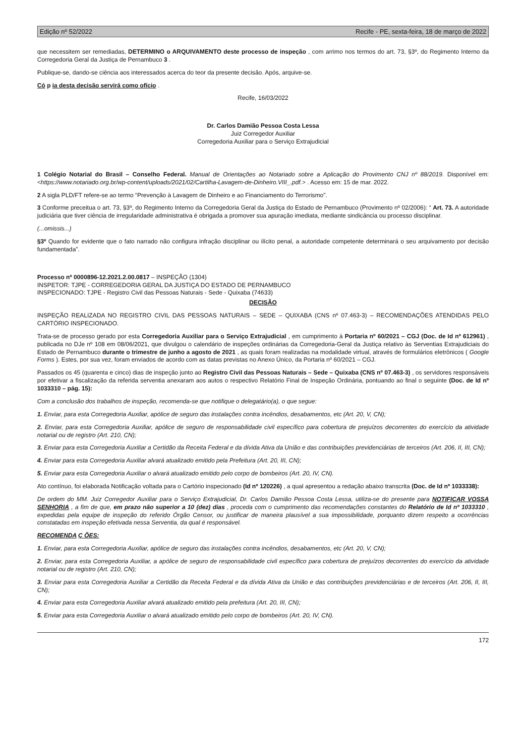Edição nº 52/2022 Recife - PE, sexta-feira, 18 de março de 2022
que necessitem ser remediadas, DETERMINO o ARQUIVAMENTO deste processo de inspeção , com arrimo nos termos do art. 73, §3º, do Regimento Interno da Corregedoria Geral da Justiça de Pernambuco 3 .
Publique-se, dando-se ciência aos interessados acerca do teor da presente decisão. Após, arquive-se.
Có p ia desta decisão servirá como ofício .
Recife, 16/03/2022
Dr. Carlos Damião Pessoa Costa Lessa
Juiz Corregedor Auxiliar
Corregedoria Auxiliar para o Serviço Extrajudicial
1 Colégio Notarial do Brasil – Conselho Federal. Manual de Orientações ao Notariado sobre a Aplicação do Provimento CNJ nº 88/2019. Disponível em: <https://www.notariado.org.br/wp-content/uploads/2021/02/Cartilha-Lavagem-de-Dinheiro.VIII_.pdf.> . Acesso em: 15 de mar. 2022.
2 A sigla PLD/FT refere-se ao termo “Prevenção à Lavagem de Dinheiro e ao Financiamento do Terrorismo”.
3 Conforme preceitua o art. 73, §3º, do Regimento Interno da Corregedoria Geral da Justiça do Estado de Pernambuco (Provimento nº 02/2006): “ Art. 73. A autoridade judiciária que tiver ciência de irregularidade administrativa é obrigada a promover sua apuração imediata, mediante sindicância ou processo disciplinar.
(...omissis...)
§3º Quando for evidente que o fato narrado não configura infração disciplinar ou ilícito penal, a autoridade competente determinará o seu arquivamento por decisão fundamentada”.
Processo nº 0000896-12.2021.2.00.0817 – INSPEÇÃO (1304)
INSPETOR: TJPE - CORREGEDORIA GERAL DA JUSTIÇA DO ESTADO DE PERNAMBUCO
INSPECIONADO: TJPE - Registro Civil das Pessoas Naturais - Sede - Quixaba (74633)
DECISÃO
INSPEÇÃO REALIZADA NO REGISTRO CIVIL DAS PESSOAS NATURAIS – SEDE – QUIXABA (CNS nº 07.463-3) – RECOMENDAÇÕES ATENDIDAS PELO CARTÓRIO INSPECIONADO.
Trata-se de processo gerado por esta Corregedoria Auxiliar para o Serviço Extrajudicial , em cumprimento à Portaria nº 60/2021 – CGJ (Doc. de Id nº 612961) , publicada no DJe nº 108 em 08/06/2021, que divulgou o calendário de inspeções ordinárias da Corregedoria-Geral da Justiça relativo às Serventias Extrajudiciais do Estado de Pernambuco durante o trimestre de junho a agosto de 2021 , as quais foram realizadas na modalidade virtual, através de formulários eletrônicos ( Google Forms ). Estes, por sua vez, foram enviados de acordo com as datas previstas no Anexo Único, da Portaria nº 60/2021 – CGJ.
Passados os 45 (quarenta e cinco) dias de inspeção junto ao Registro Civil das Pessoas Naturais – Sede – Quixaba (CNS nº 07.463-3) , os servidores responsáveis por efetivar a fiscalização da referida serventia anexaram aos autos o respectivo Relatório Final de Inspeção Ordinária, pontuando ao final o seguinte (Doc. de Id nº 1033310 – pág. 15):
Com a conclusão dos trabalhos de inspeção, recomenda-se que notifique o delegatário(a), o que segue:
1. Enviar, para esta Corregedoria Auxiliar, apólice de seguro das instalações contra incêndios, desabamentos, etc (Art. 20, V, CN);
2. Enviar, para esta Corregedoria Auxiliar, apólice de seguro de responsabilidade civil específico para cobertura de prejuízos decorrentes do exercício da atividade notarial ou de registro (Art. 210, CN);
3. Enviar para esta Corregedoria Auxiliar a Certidão da Receita Federal e da dívida Ativa da União e das contribuições previdenciárias de terceiros (Art. 206, II, III, CN);
4. Enviar para esta Corregedoria Auxiliar alvará atualizado emitido pela Prefeitura (Art. 20, III, CN);
5. Enviar para esta Corregedoria Auxiliar o alvará atualizado emitido pelo corpo de bombeiros (Art. 20, IV, CN).
Ato contínuo, foi elaborada Notificação voltada para o Cartório inspecionado (Id nº 120226) , a qual apresentou a redação abaixo transcrita (Doc. de Id nº 1033338):
De ordem do MM. Juiz Corregedor Auxiliar para o Serviço Extrajudicial, Dr. Carlos Damião Pessoa Costa Lessa, utiliza-se do presente para NOTIFICAR VOSSA SENHORIA , a fim de que, em prazo não superior a 10 (dez) dias , proceda com o cumprimento das recomendações constantes do Relatório de Id nº 1033310 , expedidas pela equipe de inspeção do referido Órgão Censor, ou justificar de maneira plausível a sua impossibilidade, porquanto dizem respeito a ocorrências constatadas em inspeção efetivada nessa Serventia, da qual é responsável.
RECOMENDA Ç ÕES:
1. Enviar, para esta Corregedoria Auxiliar, apólice de seguro das instalações contra incêndios, desabamentos, etc (Art. 20, V, CN);
2. Enviar, para esta Corregedoria Auxiliar, a apólice de seguro de responsabilidade civil específico para cobertura de prejuízos decorrentes do exercício da atividade notarial ou de registro (Art. 210, CN);
3. Enviar para esta Corregedoria Auxiliar a Certidão da Receita Federal e da dívida Ativa da União e das contribuições previdenciárias e de terceiros (Art. 206, II, III, CN);
4. Enviar para esta Corregedoria Auxiliar alvará atualizado emitido pela prefeitura (Art. 20, III, CN);
5. Enviar para esta Corregedoria Auxiliar o alvará atualizado emitido pelo corpo de bombeiros (Art. 20, IV, CN).
172